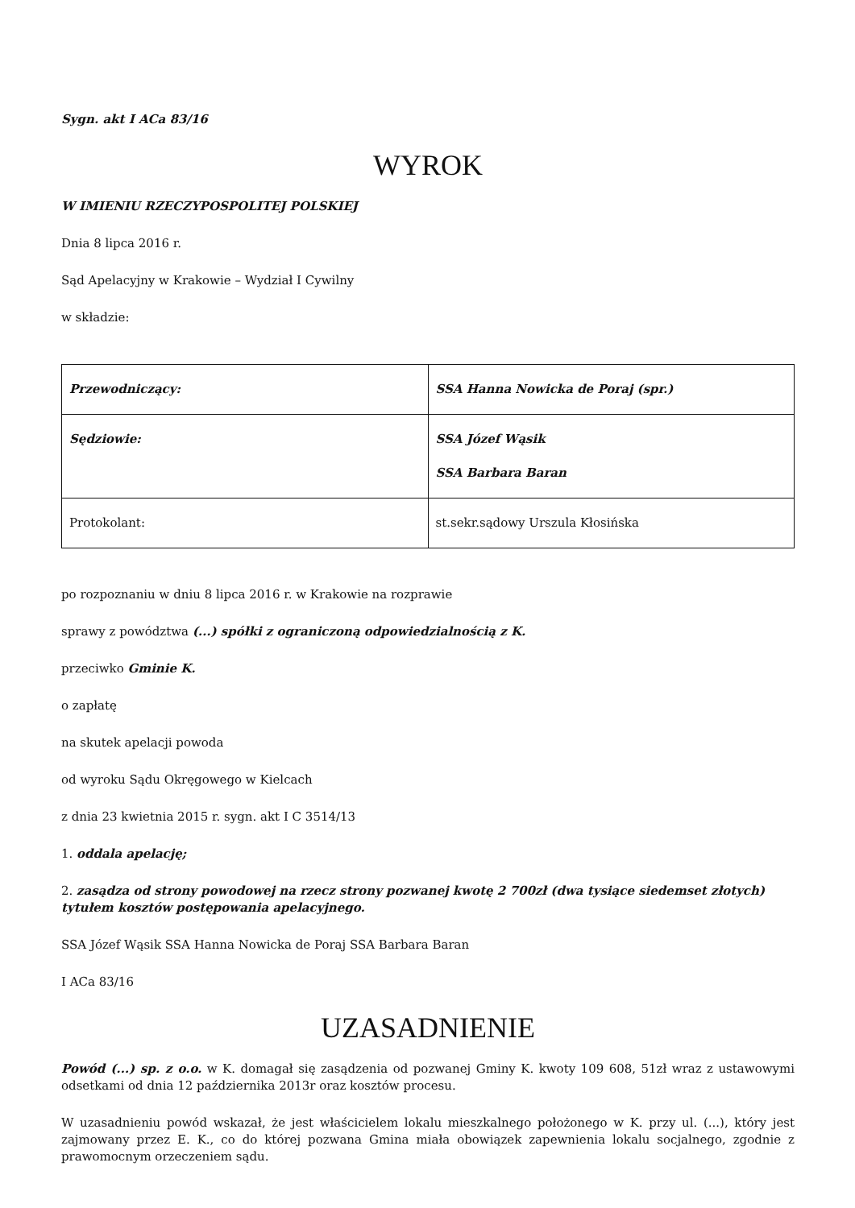Sygn. akt I ACa 83/16
WYROK
W IMIENIU RZECZYPOSPOLITEJ POLSKIEJ
Dnia 8 lipca 2016 r.
Sąd Apelacyjny w Krakowie – Wydział I Cywilny
w składzie:
| Przewodniczący: | SSA Hanna Nowicka de Poraj (spr.) |
| Sędziowie: | SSA Józef Wąsik SSA Barbara Baran |
| Protokolant: | st.sekr.sądowy Urszula Kłosińska |
po rozpoznaniu w dniu 8 lipca 2016 r. w Krakowie na rozprawie
sprawy z powództwa (...) spółki z ograniczoną odpowiedzialnością z K.
przeciwko Gminie K.
o zapłatę
na skutek apelacji powoda
od wyroku Sądu Okręgowego w Kielcach
z dnia 23 kwietnia 2015 r. sygn. akt I C 3514/13
1. oddala apelację;
2. zasądza od strony powodowej na rzecz strony pozwanej kwotę 2 700zł (dwa tysiące siedemset złotych) tytułem kosztów postępowania apelacyjnego.
SSA Józef Wąsik SSA Hanna Nowicka de Poraj SSA Barbara Baran
I ACa 83/16
UZASADNIENIE
Powód (...) sp. z o.o. w K. domagał się zasądzenia od pozwanej Gminy K. kwoty 109 608, 51zł wraz z ustawowymi odsetkami od dnia 12 października 2013r oraz kosztów procesu.
W uzasadnieniu powód wskazał, że jest właścicielem lokalu mieszkalnego położonego w K. przy ul. (...), który jest zajmowany przez E. K., co do której pozwana Gmina miała obowiązek zapewnienia lokalu socjalnego, zgodnie z prawomocnym orzeczeniem sądu.